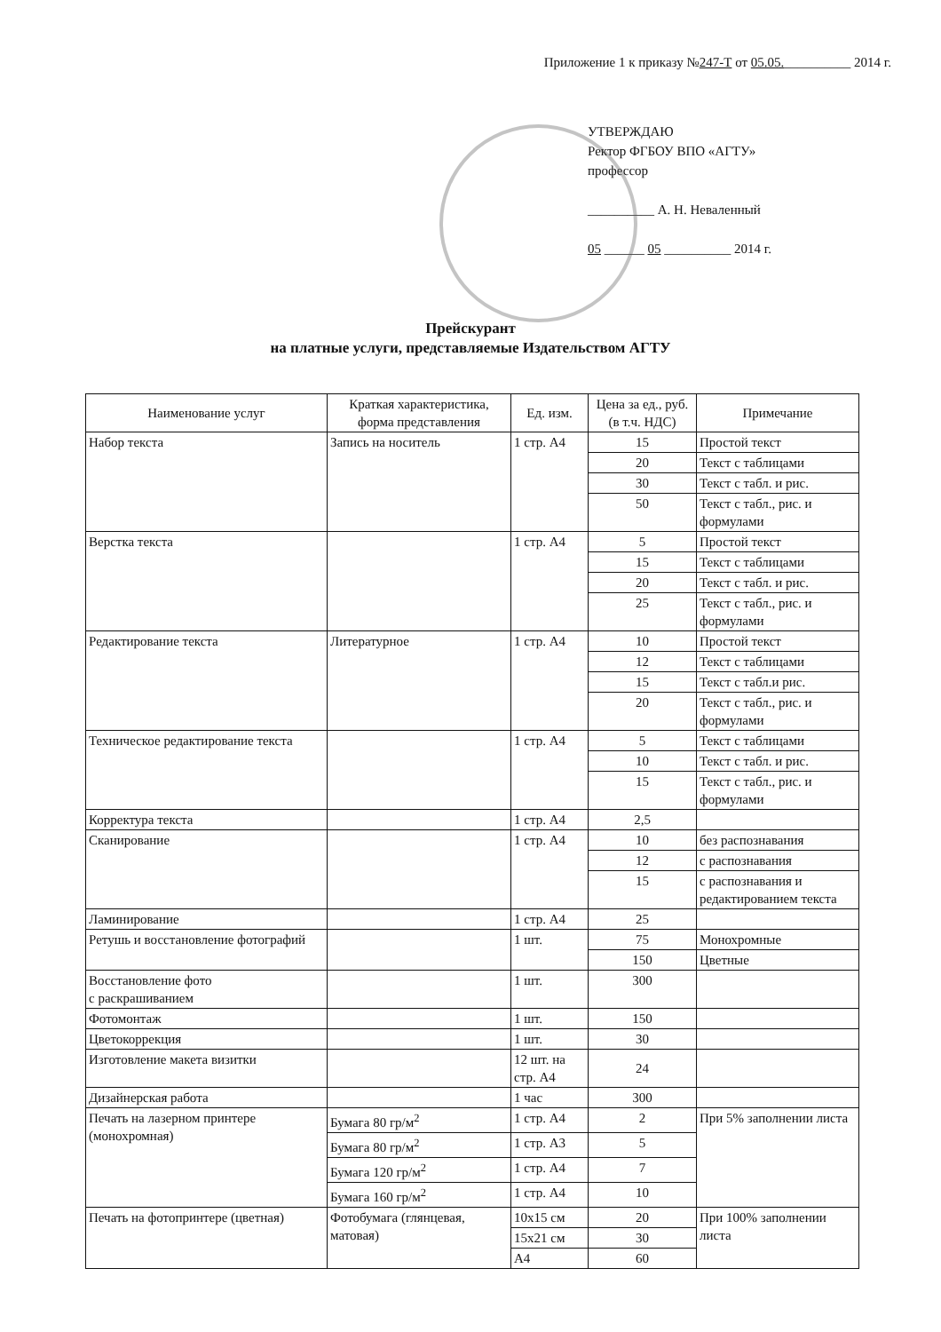Приложение 1 к приказу №247-Т от 05.05.__________ 2014 г.
УТВЕРЖДАЮ
Ректор ФГБОУ ВПО «АГТУ»
профессор
__________ А. Н. Неваленный
05 ______ 05 __________ 2014 г.
Прейскурант
на платные услуги, представляемые Издательством АГТУ
| Наименование услуг | Краткая характеристика, форма представления | Ед. изм. | Цена за ед., руб. (в т.ч. НДС) | Примечание |
| --- | --- | --- | --- | --- |
| Набор текста | Запись на носитель | 1 стр. А4 | 15 | Простой текст |
| | | | 20 | Текст с таблицами |
| | | | 30 | Текст с табл. и рис. |
| | | | 50 | Текст с табл., рис. и формулами |
| Верстка текста | | 1 стр. А4 | 5 | Простой текст |
| | | | 15 | Текст с таблицами |
| | | | 20 | Текст с табл. и рис. |
| | | | 25 | Текст с табл., рис. и формулами |
| Редактирование текста | Литературное | 1 стр. А4 | 10 | Простой текст |
| | | | 12 | Текст с таблицами |
| | | | 15 | Текст с табл.и рис. |
| | | | 20 | Текст с табл., рис. и формулами |
| Техническое редактирование текста | | 1 стр. А4 | 5 | Текст с таблицами |
| | | | 10 | Текст с табл. и рис. |
| | | | 15 | Текст с табл., рис. и формулами |
| Корректура текста | | 1 стр. А4 | 2,5 | |
| Сканирование | | 1 стр. А4 | 10 | без распознавания |
| | | | 12 | с распознавания |
| | | | 15 | с распознавания и редактированием текста |
| Ламинирование | | 1 стр. А4 | 25 | |
| Ретушь и восстановление фотографий | | 1 шт. | 75 | Монохромные |
| | | | 150 | Цветные |
| Восстановление фото с раскрашиванием | | 1 шт. | 300 | |
| Фотомонтаж | | 1 шт. | 150 | |
| Цветокоррекция | | 1 шт. | 30 | |
| Изготовление макета визитки | | 12 шт. на стр. А4 | 24 | |
| Дизайнерская работа | | 1 час | 300 | |
| Печать на лазерном принтере (монохромная) | Бумага 80 гр/м<sup>2</sup> | 1 стр. А4 | 2 | При 5% заполнении листа |
| | Бумага 80 гр/м<sup>2</sup> | 1 стр. А3 | 5 | |
| | Бумага 120 гр/м<sup>2</sup> | 1 стр. А4 | 7 | |
| | Бумага 160 гр/м<sup>2</sup> | 1 стр. А4 | 10 | |
| Печать на фотопринтере (цветная) | Фотобумага (глянцевая, матовая) | 10х15 см | 20 | При 100% заполнении листа |
| | | 15х21 см | 30 | |
| | | А4 | 60 | |